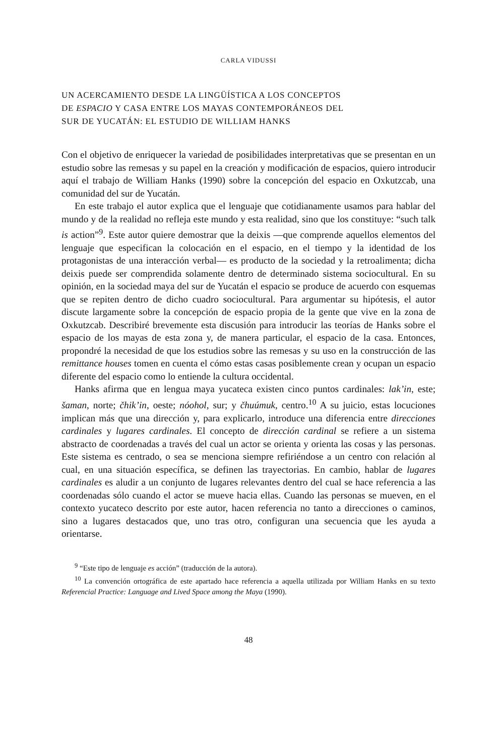CARLA VIDUSSI
UN ACERCAMIENTO DESDE LA LINGÜÍSTICA A LOS CONCEPTOS
DE ESPACIO Y CASA ENTRE LOS MAYAS CONTEMPORÁNEOS DEL
SUR DE YUCATÁN: EL ESTUDIO DE WILLIAM HANKS
Con el objetivo de enriquecer la variedad de posibilidades interpretativas que se presentan en un estudio sobre las remesas y su papel en la creación y modificación de espacios, quiero introducir aquí el trabajo de William Hanks (1990) sobre la concepción del espacio en Oxkutzcab, una comunidad del sur de Yucatán.
En este trabajo el autor explica que el lenguaje que cotidianamente usamos para hablar del mundo y de la realidad no refleja este mundo y esta realidad, sino que los constituye: “such talk is action”<sup>9</sup>. Este autor quiere demostrar que la deixis —que comprende aquellos elementos del lenguaje que especifican la colocación en el espacio, en el tiempo y la identidad de los protagonistas de una interacción verbal— es producto de la sociedad y la retroalimenta; dicha deixis puede ser comprendida solamente dentro de determinado sistema sociocultural. En su opinión, en la sociedad maya del sur de Yucatán el espacio se produce de acuerdo con esquemas que se repiten dentro de dicho cuadro sociocultural. Para argumentar su hipótesis, el autor discute largamente sobre la concepción de espacio propia de la gente que vive en la zona de Oxkutzcab. Describiré brevemente esta discusión para introducir las teorías de Hanks sobre el espacio de los mayas de esta zona y, de manera particular, el espacio de la casa. Entonces, propondré la necesidad de que los estudios sobre las remesas y su uso en la construcción de las remittance houses tomen en cuenta el cómo estas casas posiblemente crean y ocupan un espacio diferente del espacio como lo entiende la cultura occidental.
Hanks afirma que en lengua maya yucateca existen cinco puntos cardinales: lak’in, este; šaman, norte; čhik’in, oeste; nóohol, sur; y čhuúmuk, centro.<sup>10</sup> A su juicio, estas locuciones implican más que una dirección y, para explicarlo, introduce una diferencia entre direcciones cardinales y lugares cardinales. El concepto de dirección cardinal se refiere a un sistema abstracto de coordenadas a través del cual un actor se orienta y orienta las cosas y las personas. Este sistema es centrado, o sea se menciona siempre refiriéndose a un centro con relación al cual, en una situación específica, se definen las trayectorias. En cambio, hablar de lugares cardinales es aludir a un conjunto de lugares relevantes dentro del cual se hace referencia a las coordenadas sólo cuando el actor se mueve hacia ellas. Cuando las personas se mueven, en el contexto yucateco descrito por este autor, hacen referencia no tanto a direcciones o caminos, sino a lugares destacados que, uno tras otro, configuran una secuencia que les ayuda a orientarse.
<sup>9</sup> “Este tipo de lenguaje es acción” (traducción de la autora).
<sup>10</sup> La convención ortográfica de este apartado hace referencia a aquella utilizada por William Hanks en su texto Referencial Practice: Language and Lived Space among the Maya (1990).
48